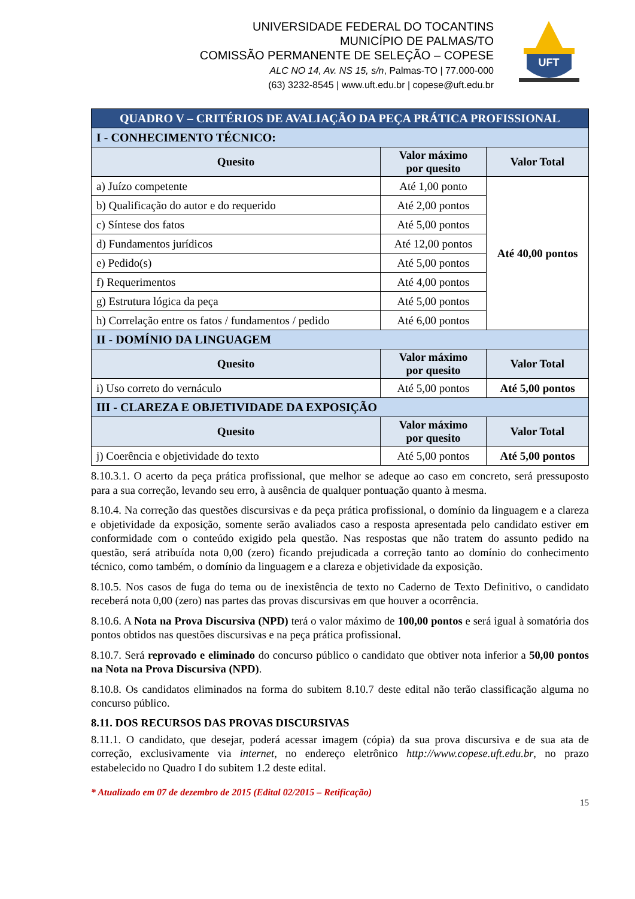UNIVERSIDADE FEDERAL DO TOCANTINS
MUNICÍPIO DE PALMAS/TO
COMISSÃO PERMANENTE DE SELEÇÃO – COPESE
ALC NO 14, Av. NS 15, s/n, Palmas-TO | 77.000-000
(63) 3232-8545 | www.uft.edu.br | copese@uft.edu.br
UFT
| QUADRO V – CRITÉRIOS DE AVALIAÇÃO DA PEÇA PRÁTICA PROFISSIONAL | | |
| I - CONHECIMENTO TÉCNICO: | | |
| Quesito | Valor máximo por quesito | Valor Total |
| a) Juízo competente | Até 1,00 ponto | Até 40,00 pontos |
| b) Qualificação do autor e do requerido | Até 2,00 pontos | |
| c) Síntese dos fatos | Até 5,00 pontos | |
| d) Fundamentos jurídicos | Até 12,00 pontos | |
| e) Pedido(s) | Até 5,00 pontos | |
| f) Requerimentos | Até 4,00 pontos | |
| g) Estrutura lógica da peça | Até 5,00 pontos | |
| h) Correlação entre os fatos / fundamentos / pedido | Até 6,00 pontos | |
| II - DOMÍNIO DA LINGUAGEM | | |
| Quesito | Valor máximo por quesito | Valor Total |
| i) Uso correto do vernáculo | Até 5,00 pontos | Até 5,00 pontos |
| III - CLAREZA E OBJETIVIDADE DA EXPOSIÇÃO | | |
| Quesito | Valor máximo por quesito | Valor Total |
| j) Coerência e objetividade do texto | Até 5,00 pontos | Até 5,00 pontos |
8.10.3.1. O acerto da peça prática profissional, que melhor se adeque ao caso em concreto, será pressuposto para a sua correção, levando seu erro, à ausência de qualquer pontuação quanto à mesma.
8.10.4. Na correção das questões discursivas e da peça prática profissional, o domínio da linguagem e a clareza e objetividade da exposição, somente serão avaliados caso a resposta apresentada pelo candidato estiver em conformidade com o conteúdo exigido pela questão. Nas respostas que não tratem do assunto pedido na questão, será atribuída nota 0,00 (zero) ficando prejudicada a correção tanto ao domínio do conhecimento técnico, como também, o domínio da linguagem e a clareza e objetividade da exposição.
8.10.5. Nos casos de fuga do tema ou de inexistência de texto no Caderno de Texto Definitivo, o candidato receberá nota 0,00 (zero) nas partes das provas discursivas em que houver a ocorrência.
8.10.6. A Nota na Prova Discursiva (NPD) terá o valor máximo de 100,00 pontos e será igual à somatória dos pontos obtidos nas questões discursivas e na peça prática profissional.
8.10.7. Será reprovado e eliminado do concurso público o candidato que obtiver nota inferior a 50,00 pontos na Nota na Prova Discursiva (NPD).
8.10.8. Os candidatos eliminados na forma do subitem 8.10.7 deste edital não terão classificação alguma no concurso público.
8.11. DOS RECURSOS DAS PROVAS DISCURSIVAS
8.11.1. O candidato, que desejar, poderá acessar imagem (cópia) da sua prova discursiva e de sua ata de correção, exclusivamente via internet, no endereço eletrônico http://www.copese.uft.edu.br, no prazo estabelecido no Quadro I do subitem 1.2 deste edital.
* Atualizado em 07 de dezembro de 2015 (Edital 02/2015 – Retificação)
15